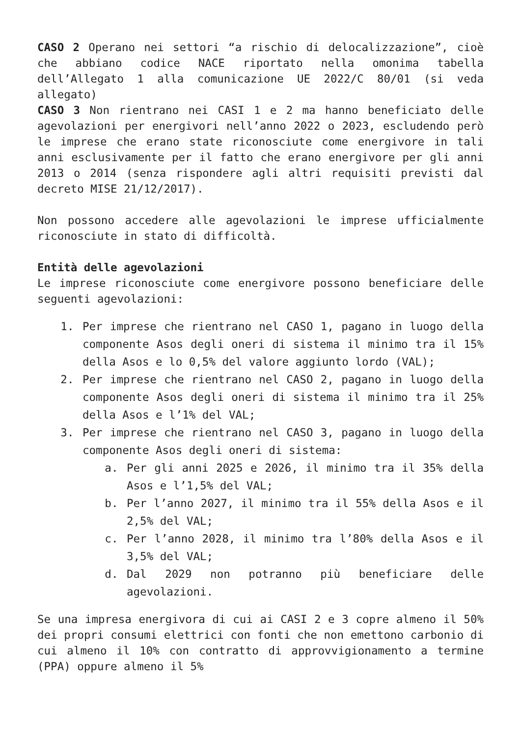CASO 2 Operano nei settori “a rischio di delocalizzazione”, cioè che abbiano codice NACE riportato nella omonima tabella dell’Allegato 1 alla comunicazione UE 2022/C 80/01 (si veda allegato)
CASO 3 Non rientrano nei CASI 1 e 2 ma hanno beneficiato delle agevolazioni per energivori nell’anno 2022 o 2023, escludendo però le imprese che erano state riconosciute come energivore in tali anni esclusivamente per il fatto che erano energivore per gli anni 2013 o 2014 (senza rispondere agli altri requisiti previsti dal decreto MISE 21/12/2017).
Non possono accedere alle agevolazioni le imprese ufficialmente riconosciute in stato di difficoltà.
Entità delle agevolazioni
Le imprese riconosciute come energivore possono beneficiare delle seguenti agevolazioni:
1. Per imprese che rientrano nel CASO 1, pagano in luogo della componente Asos degli oneri di sistema il minimo tra il 15% della Asos e lo 0,5% del valore aggiunto lordo (VAL);
2. Per imprese che rientrano nel CASO 2, pagano in luogo della componente Asos degli oneri di sistema il minimo tra il 25% della Asos e l’1% del VAL;
3. Per imprese che rientrano nel CASO 3, pagano in luogo della componente Asos degli oneri di sistema:
a. Per gli anni 2025 e 2026, il minimo tra il 35% della Asos e l’1,5% del VAL;
b. Per l’anno 2027, il minimo tra il 55% della Asos e il 2,5% del VAL;
c. Per l’anno 2028, il minimo tra l’80% della Asos e il 3,5% del VAL;
d. Dal 2029 non potranno più beneficiare delle agevolazioni.
Se una impresa energivora di cui ai CASI 2 e 3 copre almeno il 50% dei propri consumi elettrici con fonti che non emettono carbonio di cui almeno il 10% con contratto di approvvigionamento a termine (PPA) oppure almeno il 5%